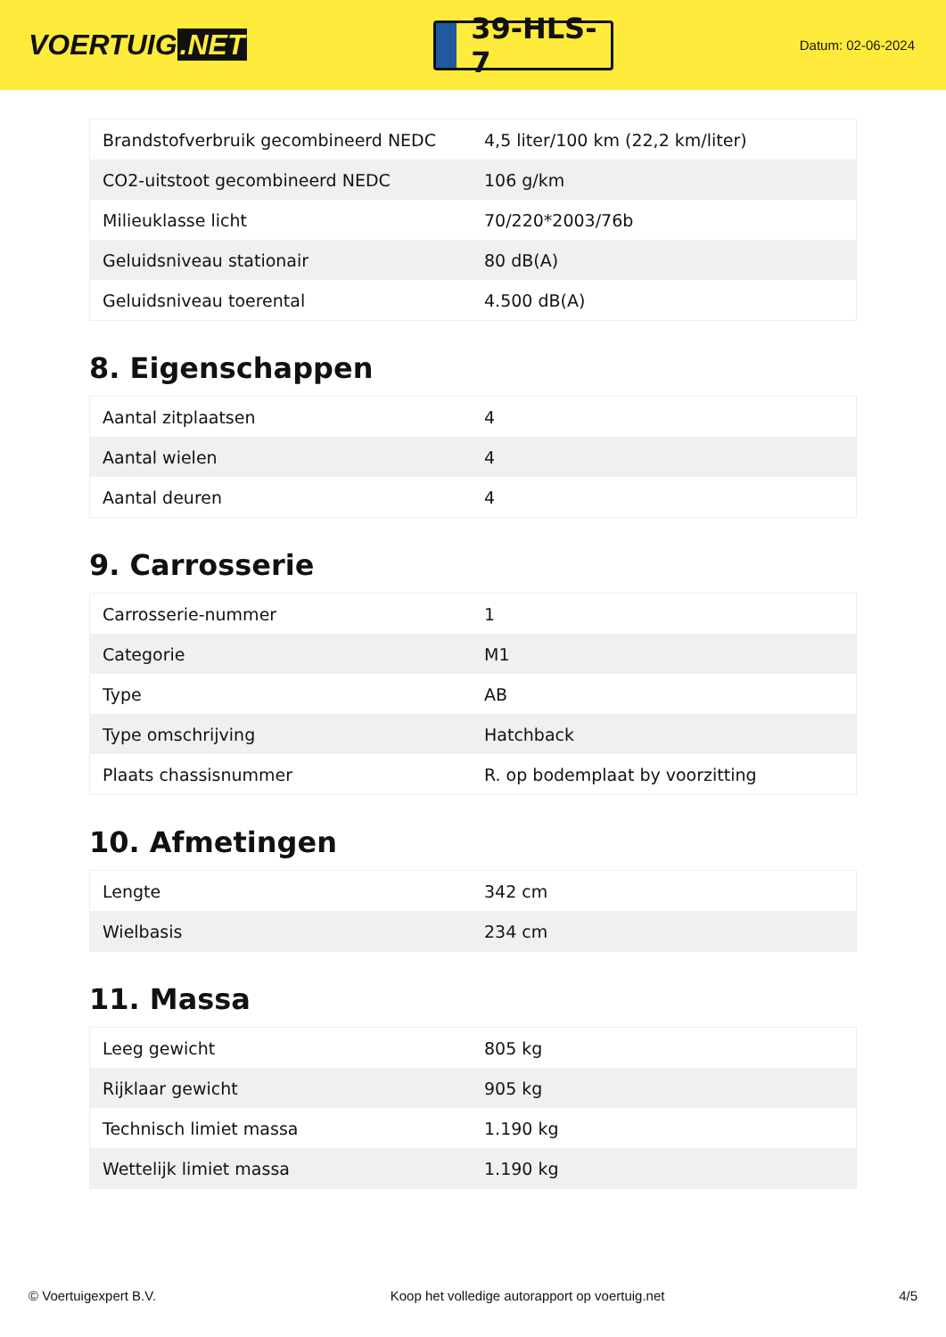VOERTUIG.NET
39-HLS-7
Datum: 02-06-2024
| Brandstofverbruik gecombineerd NEDC | 4,5 liter/100 km (22,2 km/liter) |
| CO2-uitstoot gecombineerd NEDC | 106 g/km |
| Milieuklasse licht | 70/220*2003/76b |
| Geluidsniveau stationair | 80 dB(A) |
| Geluidsniveau toerental | 4.500 dB(A) |
8. Eigenschappen
| Aantal zitplaatsen | 4 |
| Aantal wielen | 4 |
| Aantal deuren | 4 |
9. Carrosserie
| Carrosserie-nummer | 1 |
| Categorie | M1 |
| Type | AB |
| Type omschrijving | Hatchback |
| Plaats chassisnummer | R. op bodemplaat by voorzitting |
10. Afmetingen
| Lengte | 342 cm |
| Wielbasis | 234 cm |
11. Massa
| Leeg gewicht | 805 kg |
| Rijklaar gewicht | 905 kg |
| Technisch limiet massa | 1.190 kg |
| Wettelijk limiet massa | 1.190 kg |
© Voertuigexpert B.V. Koop het volledige autorapport op voertuig.net 4/5